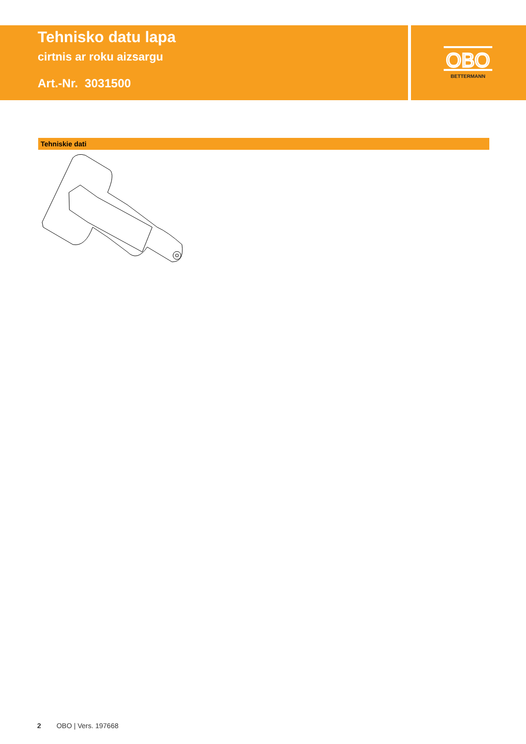Tehnisko datu lapa
cirtnis ar roku aizsargu
Art.-Nr. 3031500
OBO
BETTERMANN
Tehniskie dati
2 OBO | Vers. 197668